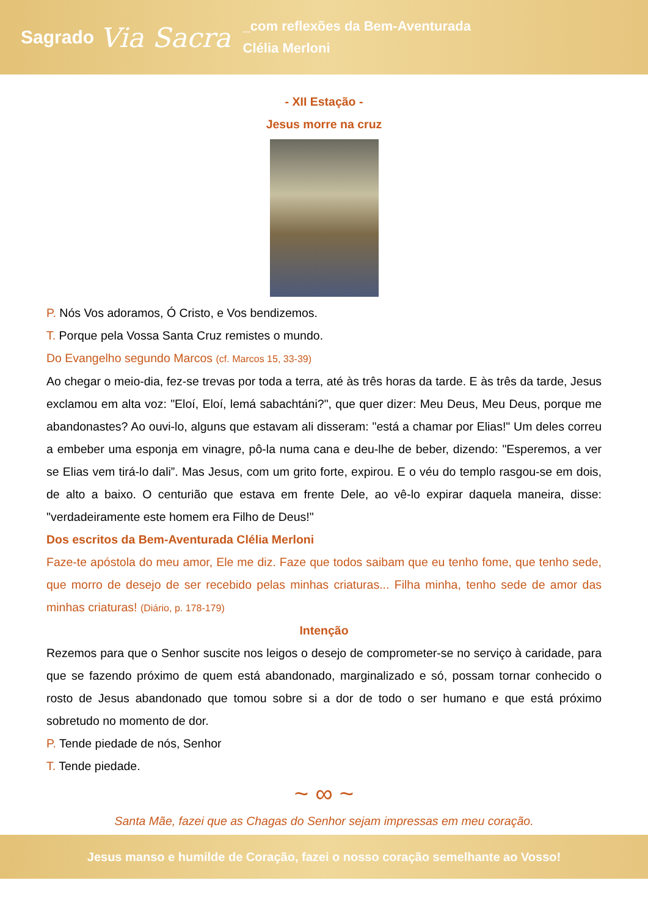Sagrado
Via Sacra
_com reflexões da Bem-Aventurada
Clélia Merloni
- XII Estação -
Jesus morre na cruz
P. Nós Vos adoramos, Ó Cristo, e Vos bendizemos.
T. Porque pela Vossa Santa Cruz remistes o mundo.
Do Evangelho segundo Marcos (cf. Marcos 15, 33-39)
Ao chegar o meio-dia, fez-se trevas por toda a terra, até às três horas da tarde. E às três da tarde, Jesus exclamou em alta voz: "Eloí, Eloí, lemá sabachtáni?", que quer dizer: Meu Deus, Meu Deus, porque me abandonastes? Ao ouvi-lo, alguns que estavam ali disseram: "está a chamar por Elias!" Um deles correu a embeber uma esponja em vinagre, pô-la numa cana e deu-lhe de beber, dizendo: "Esperemos, a ver se Elias vem tirá-lo dali”. Mas Jesus, com um grito forte, expirou. E o véu do templo rasgou-se em dois, de alto a baixo. O centurião que estava em frente Dele, ao vê-lo expirar daquela maneira, disse: "verdadeiramente este homem era Filho de Deus!"
Dos escritos da Bem-Aventurada Clélia Merloni
Faze-te apóstola do meu amor, Ele me diz. Faze que todos saibam que eu tenho fome, que tenho sede, que morro de desejo de ser recebido pelas minhas criaturas... Filha minha, tenho sede de amor das minhas criaturas! (Diário, p. 178-179)
Intenção
Rezemos para que o Senhor suscite nos leigos o desejo de comprometer-se no serviço à caridade, para que se fazendo próximo de quem está abandonado, marginalizado e só, possam tornar conhecido o rosto de Jesus abandonado que tomou sobre si a dor de todo o ser humano e que está próximo sobretudo no momento de dor.
P. Tende piedade de nós, Senhor
T. Tende piedade.
~ ∞ ~
Santa Mãe, fazei que as Chagas do Senhor sejam impressas em meu coração.
Jesus manso e humilde de Coração, fazei o nosso coração semelhante ao Vosso!